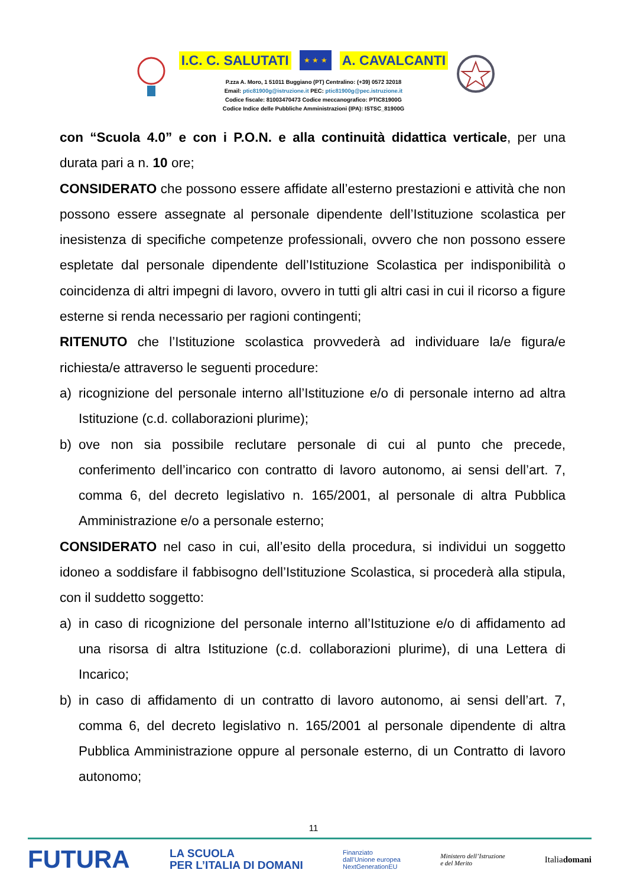I.C. C. SALUTATI
★ ★ ★
A. CAVALCANTI
P.zza A. Moro, 1 51011 Buggiano (PT) Centralino: (+39) 0572 32018
Email: ptic81900g@istruzione.it PEC: ptic81900g@pec.istruzione.it
Codice fiscale: 81003470473 Codice meccanografico: PTIC81900G
Codice Indice delle Pubbliche Amministrazioni (IPA): ISTSC_81900G
con “Scuola 4.0” e con i P.O.N. e alla continuità didattica verticale, per una durata pari a n. 10 ore;
CONSIDERATO che possono essere affidate all’esterno prestazioni e attività che non possono essere assegnate al personale dipendente dell’Istituzione scolastica per inesistenza di specifiche competenze professionali, ovvero che non possono essere espletate dal personale dipendente dell’Istituzione Scolastica per indisponibilità o coincidenza di altri impegni di lavoro, ovvero in tutti gli altri casi in cui il ricorso a figure esterne si renda necessario per ragioni contingenti;
RITENUTO che l’Istituzione scolastica provvederà ad individuare la/e figura/e richiesta/e attraverso le seguenti procedure:
a) ricognizione del personale interno all’Istituzione e/o di personale interno ad altra Istituzione (c.d. collaborazioni plurime);
b) ove non sia possibile reclutare personale di cui al punto che precede, conferimento dell’incarico con contratto di lavoro autonomo, ai sensi dell’art. 7, comma 6, del decreto legislativo n. 165/2001, al personale di altra Pubblica Amministrazione e/o a personale esterno;
CONSIDERATO nel caso in cui, all’esito della procedura, si individui un soggetto idoneo a soddisfare il fabbisogno dell’Istituzione Scolastica, si procederà alla stipula, con il suddetto soggetto:
a) in caso di ricognizione del personale interno all’Istituzione e/o di affidamento ad una risorsa di altra Istituzione (c.d. collaborazioni plurime), di una Lettera di Incarico;
b) in caso di affidamento di un contratto di lavoro autonomo, ai sensi dell’art. 7, comma 6, del decreto legislativo n. 165/2001 al personale dipendente di altra Pubblica Amministrazione oppure al personale esterno, di un Contratto di lavoro autonomo;
11
FUTURA LA SCUOLA
PER L’ITALIA DI DOMANI Finanziato
dall’Unione europea
NextGenerationEU Ministero dell’Istruzione
e del Merito Italiadomani